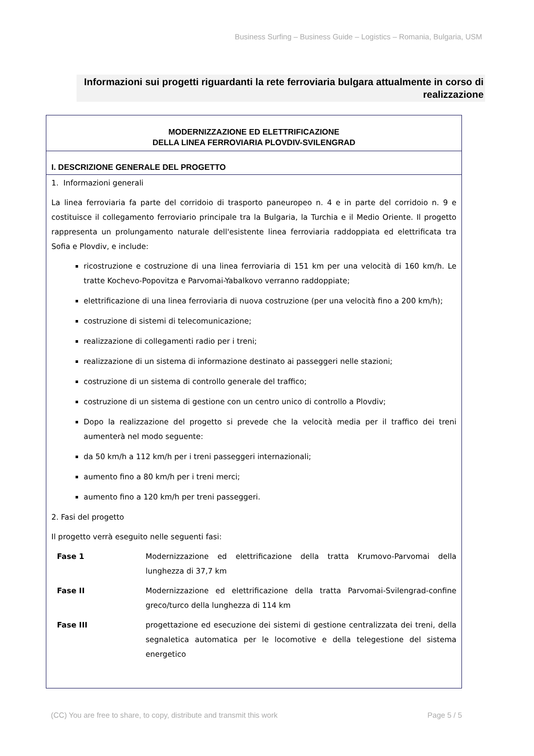Business Surfing – Business Guide – Logistics – Romania, Bulgaria, USM
Informazioni sui progetti riguardanti la rete ferroviaria bulgara attualmente in corso di realizzazione
MODERNIZZAZIONE ED ELETTRIFICAZIONE
DELLA LINEA FERROVIARIA PLOVDIV-SVILENGRAD
I. DESCRIZIONE GENERALE DEL PROGETTO
1. Informazioni generali
La linea ferroviaria fa parte del corridoio di trasporto paneuropeo n. 4 e in parte del corridoio n. 9 e costituisce il collegamento ferroviario principale tra la Bulgaria, la Turchia e il Medio Oriente. Il progetto rappresenta un prolungamento naturale dell'esistente linea ferroviaria raddoppiata ed elettrificata tra Sofia e Plovdiv, e include:
ricostruzione e costruzione di una linea ferroviaria di 151 km per una velocità di 160 km/h. Le tratte Kochevo-Popovitza e Parvomai-Yabalkovo verranno raddoppiate;
elettrificazione di una linea ferroviaria di nuova costruzione (per una velocità fino a 200 km/h);
costruzione di sistemi di telecomunicazione;
realizzazione di collegamenti radio per i treni;
realizzazione di un sistema di informazione destinato ai passeggeri nelle stazioni;
costruzione di un sistema di controllo generale del traffico;
costruzione di un sistema di gestione con un centro unico di controllo a Plovdiv;
Dopo la realizzazione del progetto si prevede che la velocità media per il traffico dei treni aumenterà nel modo seguente:
da 50 km/h a 112 km/h per i treni passeggeri internazionali;
aumento fino a 80 km/h per i treni merci;
aumento fino a 120 km/h per treni passeggeri.
2. Fasi del progetto
Il progetto verrà eseguito nelle seguenti fasi:
| Fase 1 | Modernizzazione ed elettrificazione della tratta Krumovo-Parvomai della lunghezza di 37,7 km |
| Fase II | Modernizzazione ed elettrificazione della tratta Parvomai-Svilengrad-confine greco/turco della lunghezza di 114 km |
| Fase III | progettazione ed esecuzione dei sistemi di gestione centralizzata dei treni, della segnaletica automatica per le locomotive e della telegestione del sistema energetico |
(CC) You are free to share, to copy, distribute and transmit this work Page 5 / 5